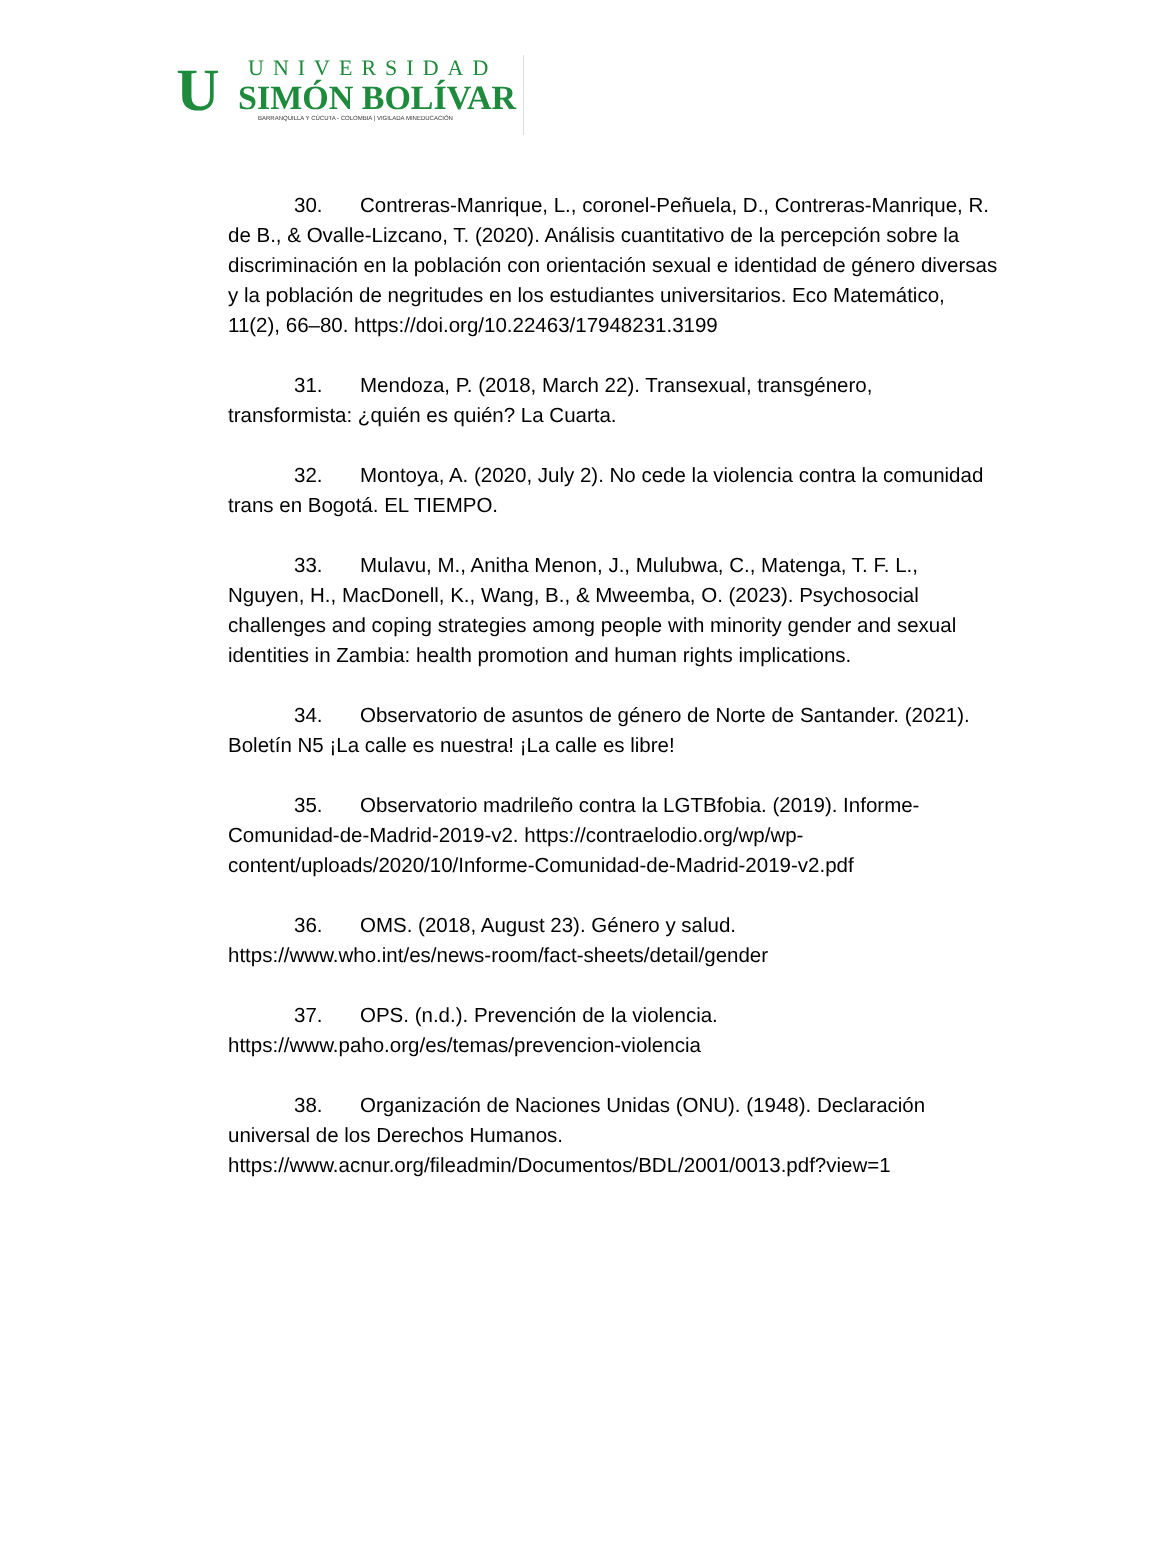U
UNIVERSIDAD
SIMÓN BOLÍVAR
BARRANQUILLA Y CÚCUTA - COLOMBIA | VIGILADA MINEDUCACIÓN
30. Contreras-Manrique, L., coronel-Peñuela, D., Contreras-Manrique, R. de B., & Ovalle-Lizcano, T. (2020). Análisis cuantitativo de la percepción sobre la discriminación en la población con orientación sexual e identidad de género diversas y la población de negritudes en los estudiantes universitarios. Eco Matemático, 11(2), 66–80. https://doi.org/10.22463/17948231.3199
31. Mendoza, P. (2018, March 22). Transexual, transgénero, transformista: ¿quién es quién? La Cuarta.
32. Montoya, A. (2020, July 2). No cede la violencia contra la comunidad trans en Bogotá. EL TIEMPO.
33. Mulavu, M., Anitha Menon, J., Mulubwa, C., Matenga, T. F. L., Nguyen, H., MacDonell, K., Wang, B., & Mweemba, O. (2023). Psychosocial challenges and coping strategies among people with minority gender and sexual identities in Zambia: health promotion and human rights implications.
34. Observatorio de asuntos de género de Norte de Santander. (2021). Boletín N5 ¡La calle es nuestra! ¡La calle es libre!
35. Observatorio madrileño contra la LGTBfobia. (2019). Informe-Comunidad-de-Madrid-2019-v2. https://contraelodio.org/wp/wp-content/uploads/2020/10/Informe-Comunidad-de-Madrid-2019-v2.pdf
36. OMS. (2018, August 23). Género y salud. https://www.who.int/es/news-room/fact-sheets/detail/gender
37. OPS. (n.d.). Prevención de la violencia. https://www.paho.org/es/temas/prevencion-violencia
38. Organización de Naciones Unidas (ONU). (1948). Declaración universal de los Derechos Humanos. https://www.acnur.org/fileadmin/Documentos/BDL/2001/0013.pdf?view=1